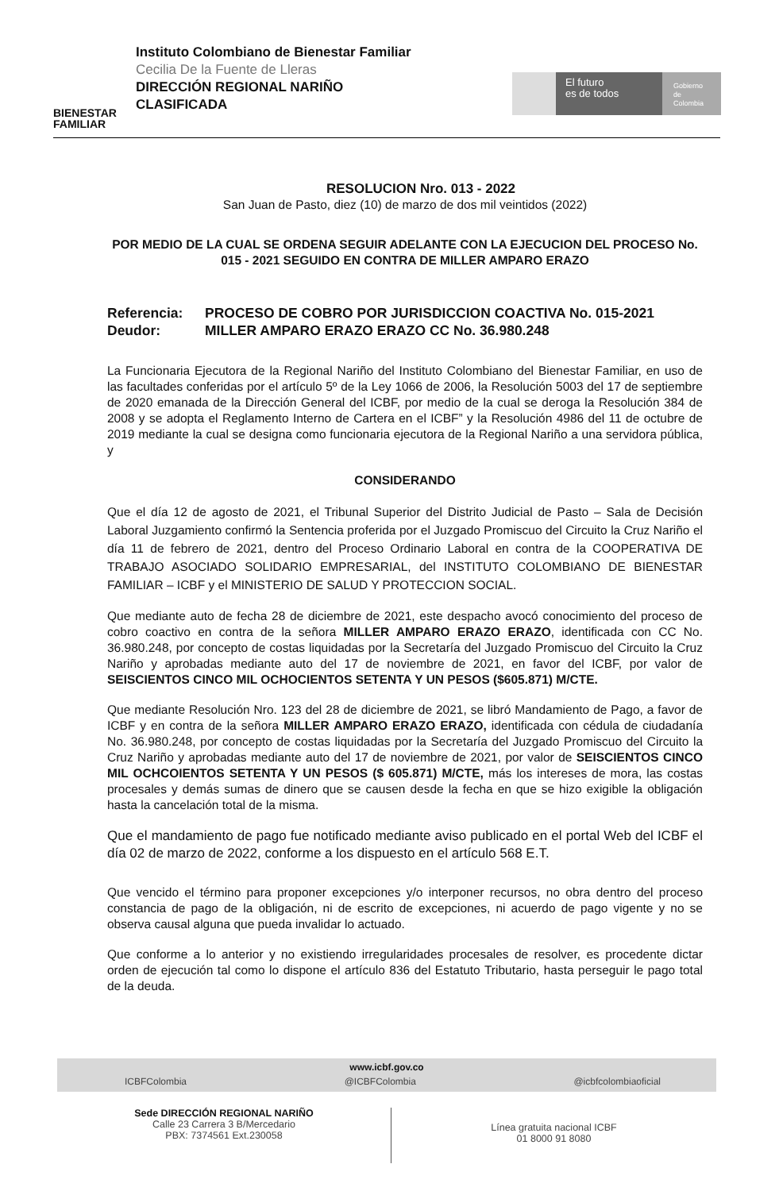BIENESTAR FAMILIAR
Instituto Colombiano de Bienestar Familiar
Cecilia De la Fuente de Lleras
DIRECCIÓN REGIONAL NARIÑO
CLASIFICADA
El futuro
es de todos
Gobierno
de Colombia
RESOLUCION Nro. 013 - 2022
San Juan de Pasto, diez (10) de marzo de dos mil veintidos (2022)
POR MEDIO DE LA CUAL SE ORDENA SEGUIR ADELANTE CON LA EJECUCION DEL PROCESO No. 015 - 2021 SEGUIDO EN CONTRA DE MILLER AMPARO ERAZO
Referencia: PROCESO DE COBRO POR JURISDICCION COACTIVA No. 015-2021
Deudor: MILLER AMPARO ERAZO ERAZO CC No. 36.980.248
La Funcionaria Ejecutora de la Regional Nariño del Instituto Colombiano del Bienestar Familiar, en uso de las facultades conferidas por el artículo 5º de la Ley 1066 de 2006, la Resolución 5003 del 17 de septiembre de 2020 emanada de la Dirección General del ICBF, por medio de la cual se deroga la Resolución 384 de 2008 y se adopta el Reglamento Interno de Cartera en el ICBF” y la Resolución 4986 del 11 de octubre de 2019 mediante la cual se designa como funcionaria ejecutora de la Regional Nariño a una servidora pública, y
CONSIDERANDO
Que el día 12 de agosto de 2021, el Tribunal Superior del Distrito Judicial de Pasto – Sala de Decisión Laboral Juzgamiento confirmó la Sentencia proferida por el Juzgado Promiscuo del Circuito la Cruz Nariño el día 11 de febrero de 2021, dentro del Proceso Ordinario Laboral en contra de la COOPERATIVA DE TRABAJO ASOCIADO SOLIDARIO EMPRESARIAL, del INSTITUTO COLOMBIANO DE BIENESTAR FAMILIAR – ICBF y el MINISTERIO DE SALUD Y PROTECCION SOCIAL.
Que mediante auto de fecha 28 de diciembre de 2021, este despacho avocó conocimiento del proceso de cobro coactivo en contra de la señora MILLER AMPARO ERAZO ERAZO, identificada con CC No. 36.980.248, por concepto de costas liquidadas por la Secretaría del Juzgado Promiscuo del Circuito la Cruz Nariño y aprobadas mediante auto del 17 de noviembre de 2021, en favor del ICBF, por valor de SEISCIENTOS CINCO MIL OCHOCIENTOS SETENTA Y UN PESOS ($605.871) M/CTE.
Que mediante Resolución Nro. 123 del 28 de diciembre de 2021, se libró Mandamiento de Pago, a favor de ICBF y en contra de la señora MILLER AMPARO ERAZO ERAZO, identificada con cédula de ciudadanía No. 36.980.248, por concepto de costas liquidadas por la Secretaría del Juzgado Promiscuo del Circuito la Cruz Nariño y aprobadas mediante auto del 17 de noviembre de 2021, por valor de SEISCIENTOS CINCO MIL OCHCOIENTOS SETENTA Y UN PESOS ($ 605.871) M/CTE, más los intereses de mora, las costas procesales y demás sumas de dinero que se causen desde la fecha en que se hizo exigible la obligación hasta la cancelación total de la misma.
Que el mandamiento de pago fue notificado mediante aviso publicado en el portal Web del ICBF el día 02 de marzo de 2022, conforme a los dispuesto en el artículo 568 E.T.
Que vencido el término para proponer excepciones y/o interponer recursos, no obra dentro del proceso constancia de pago de la obligación, ni de escrito de excepciones, ni acuerdo de pago vigente y no se observa causal alguna que pueda invalidar lo actuado.
Que conforme a lo anterior y no existiendo irregularidades procesales de resolver, es procedente dictar orden de ejecución tal como lo dispone el artículo 836 del Estatuto Tributario, hasta perseguir le pago total de la deuda.
www.icbf.gov.co
ICBFColombia @ICBFColombia @icbfcolombiaoficial
Sede DIRECCIÓN REGIONAL NARIÑO
Calle 23 Carrera 3 B/Mercedario
PBX: 7374561 Ext.230058
Línea gratuita nacional ICBF
01 8000 91 8080